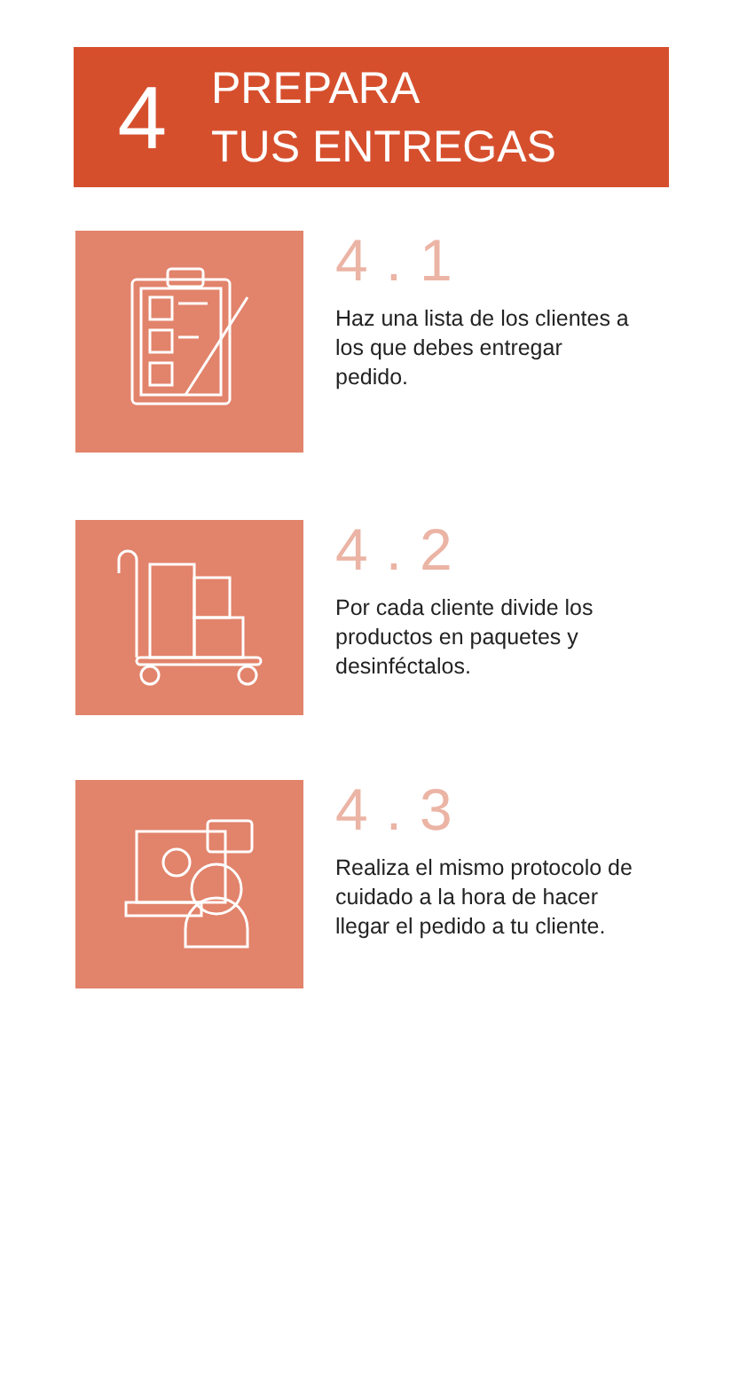4
PREPARA
TUS ENTREGAS
4.1
Haz una lista de los clientes a los que debes entregar pedido.
4.2
Por cada cliente divide los productos en paquetes y desinféctalos.
4.3
Realiza el mismo protocolo de cuidado a la hora de hacer llegar el pedido a tu cliente.